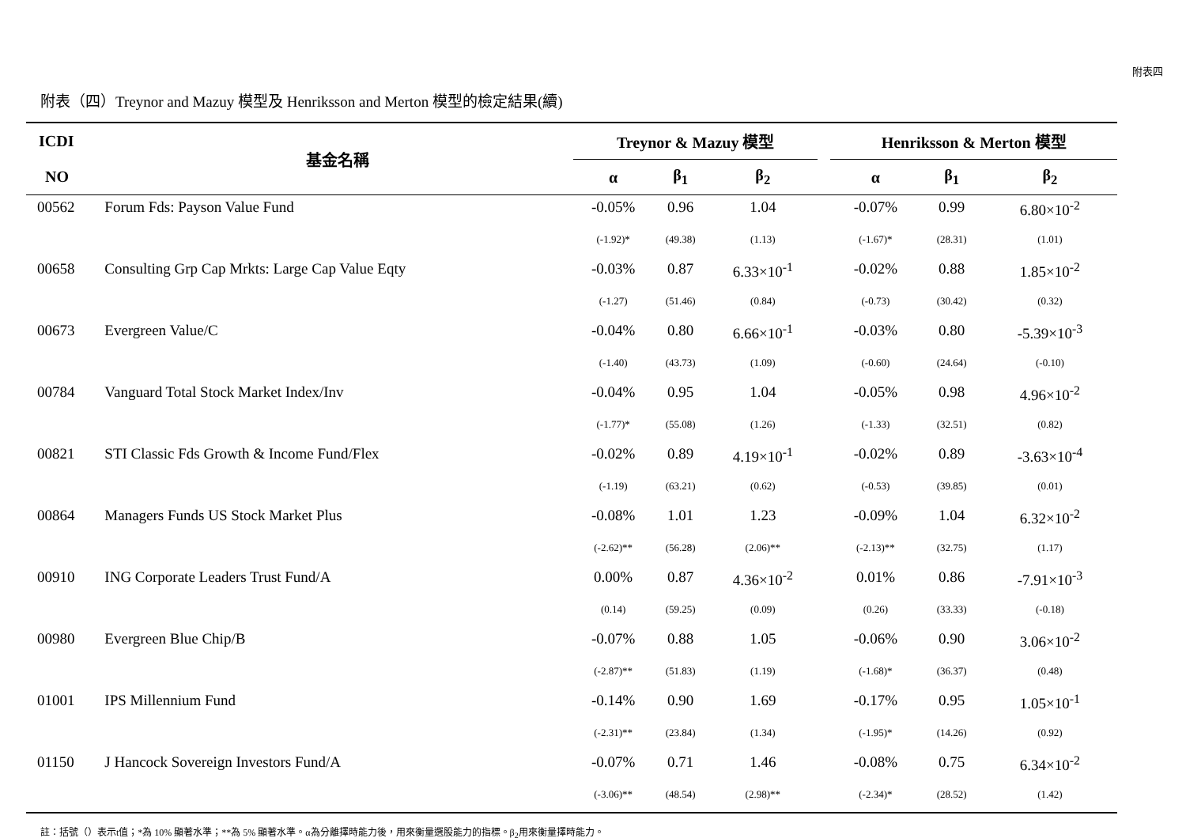附表四
附表（四）Treynor and Mazuy 模型及 Henriksson and Merton 模型的檢定結果(續)
| ICDI | 基金名稱 | Treynor & Mazuy 模型 | | | | Henriksson & Merton 模型 | | |
| --- | --- | --- | --- | --- | --- | --- | --- | --- |
| NO | | α | β<sub>1</sub> | β<sub>2</sub> | | α | β<sub>1</sub> | β<sub>2</sub> |
| 00562 | Forum Fds: Payson Value Fund | -0.05% | 0.96 | 1.04 | | -0.07% | 0.99 | 6.80×10<sup>-2</sup> |
| | | (-1.92)* | (49.38) | (1.13) | | (-1.67)* | (28.31) | (1.01) |
| 00658 | Consulting Grp Cap Mrkts: Large Cap Value Eqty | -0.03% | 0.87 | 6.33×10<sup>-1</sup> | | -0.02% | 0.88 | 1.85×10<sup>-2</sup> |
| | | (-1.27) | (51.46) | (0.84) | | (-0.73) | (30.42) | (0.32) |
| 00673 | Evergreen Value/C | -0.04% | 0.80 | 6.66×10<sup>-1</sup> | | -0.03% | 0.80 | -5.39×10<sup>-3</sup> |
| | | (-1.40) | (43.73) | (1.09) | | (-0.60) | (24.64) | (-0.10) |
| 00784 | Vanguard Total Stock Market Index/Inv | -0.04% | 0.95 | 1.04 | | -0.05% | 0.98 | 4.96×10<sup>-2</sup> |
| | | (-1.77)* | (55.08) | (1.26) | | (-1.33) | (32.51) | (0.82) |
| 00821 | STI Classic Fds Growth & Income Fund/Flex | -0.02% | 0.89 | 4.19×10<sup>-1</sup> | | -0.02% | 0.89 | -3.63×10<sup>-4</sup> |
| | | (-1.19) | (63.21) | (0.62) | | (-0.53) | (39.85) | (0.01) |
| 00864 | Managers Funds US Stock Market Plus | -0.08% | 1.01 | 1.23 | | -0.09% | 1.04 | 6.32×10<sup>-2</sup> |
| | | (-2.62)** | (56.28) | (2.06)** | | (-2.13)** | (32.75) | (1.17) |
| 00910 | ING Corporate Leaders Trust Fund/A | 0.00% | 0.87 | 4.36×10<sup>-2</sup> | | 0.01% | 0.86 | -7.91×10<sup>-3</sup> |
| | | (0.14) | (59.25) | (0.09) | | (0.26) | (33.33) | (-0.18) |
| 00980 | Evergreen Blue Chip/B | -0.07% | 0.88 | 1.05 | | -0.06% | 0.90 | 3.06×10<sup>-2</sup> |
| | | (-2.87)** | (51.83) | (1.19) | | (-1.68)* | (36.37) | (0.48) |
| 01001 | IPS Millennium Fund | -0.14% | 0.90 | 1.69 | | -0.17% | 0.95 | 1.05×10<sup>-1</sup> |
| | | (-2.31)** | (23.84) | (1.34) | | (-1.95)* | (14.26) | (0.92) |
| 01150 | J Hancock Sovereign Investors Fund/A | -0.07% | 0.71 | 1.46 | | -0.08% | 0.75 | 6.34×10<sup>-2</sup> |
| | | (-3.06)** | (48.54) | (2.98)** | | (-2.34)* | (28.52) | (1.42) |
註：括號（）表示t值；*為 10% 顯著水準；**為 5% 顯著水準。α為分離擇時能力後，用來衡量選股能力的指標。β<sub>2</sub>用來衡量擇時能力。